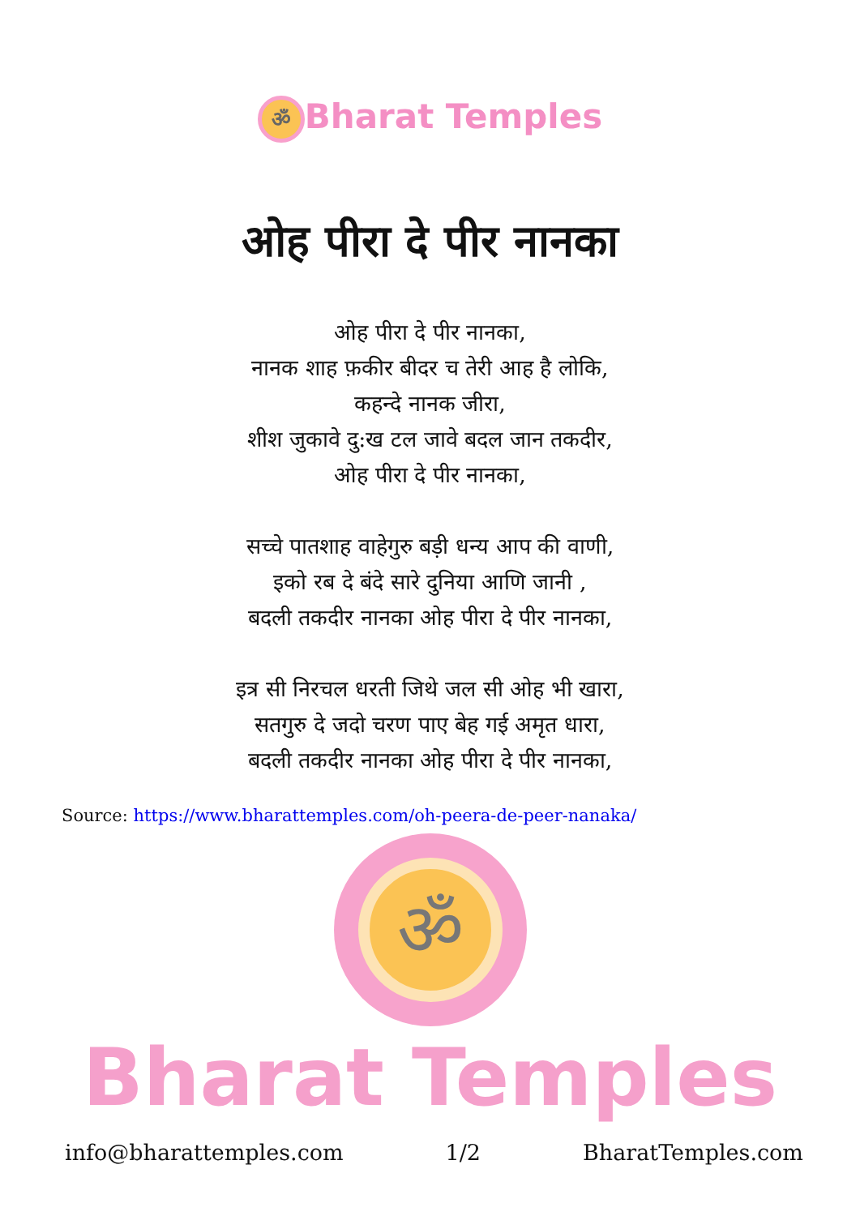ॐ Bharat Temples
ओह पीरा दे पीर नानका
ओह पीरा दे पीर नानका,
नानक शाह फ़कीर बीदर च तेरी आह है लोकि,
कहन्दे नानक जीरा,
शीश जुकावे दु:ख टल जावे बदल जान तकदीर,
ओह पीरा दे पीर नानका,
सच्चे पातशाह वाहेगुरु बड़ी धन्य आप की वाणी,
इको रब दे बंदे सारे दुनिया आणि जानी ,
बदली तकदीर नानका ओह पीरा दे पीर नानका,
इत्र सी निरचल धरती जिथे जल सी ओह भी खारा,
सतगुरु दे जदो चरण पाए बेह गई अमृत धारा,
बदली तकदीर नानका ओह पीरा दे पीर नानका,
Source: https://www.bharattemples.com/oh-peera-de-peer-nanaka/
ॐ
Bharat Temples
info@bharattemples.com 1/2 BharatTemples.com